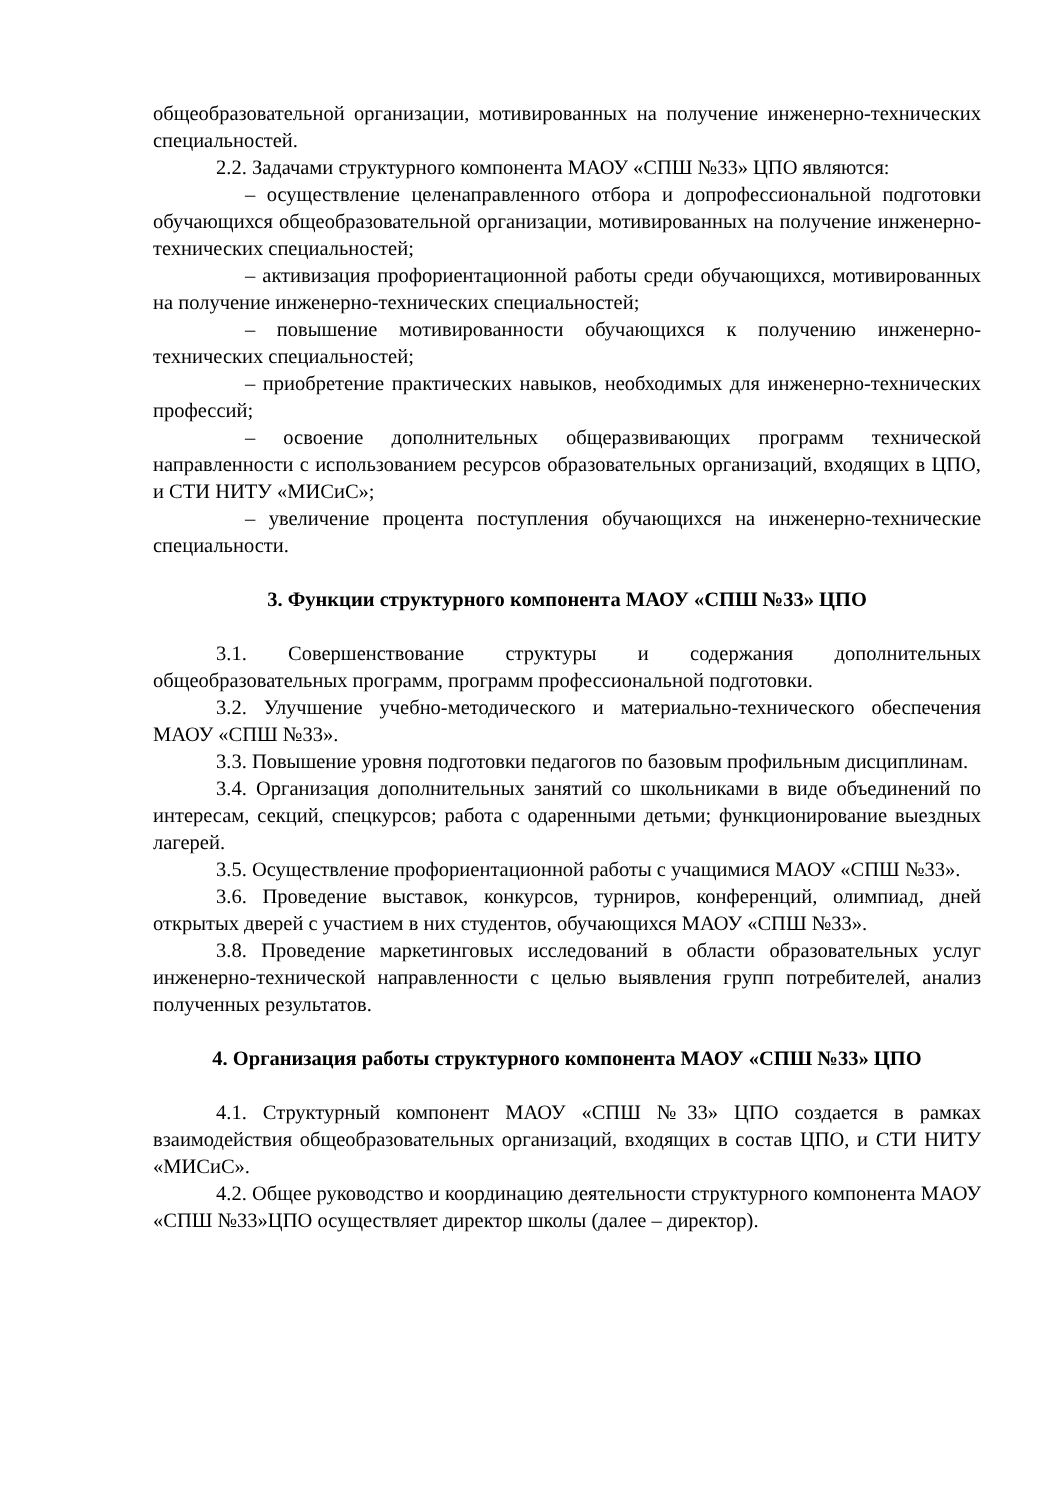общеобразовательной организации, мотивированных на получение инженерно-технических специальностей.
2.2. Задачами структурного компонента МАОУ «СПШ №33» ЦПО являются:
– осуществление целенаправленного отбора и допрофессиональной подготовки обучающихся общеобразовательной организации, мотивированных на получение инженерно-технических специальностей;
– активизация профориентационной работы среди обучающихся, мотивированных на получение инженерно-технических специальностей;
– повышение мотивированности обучающихся к получению инженерно-технических специальностей;
– приобретение практических навыков, необходимых для инженерно-технических профессий;
– освоение дополнительных общеразвивающих программ технической направленности с использованием ресурсов образовательных организаций, входящих в ЦПО, и СТИ НИТУ «МИСиС»;
– увеличение процента поступления обучающихся на инженерно-технические специальности.
3. Функции структурного компонента МАОУ «СПШ №33» ЦПО
3.1. Совершенствование структуры и содержания дополнительных общеобразовательных программ, программ профессиональной подготовки.
3.2. Улучшение учебно-методического и материально-технического обеспечения МАОУ «СПШ №33».
3.3. Повышение уровня подготовки педагогов по базовым профильным дисциплинам.
3.4. Организация дополнительных занятий со школьниками в виде объединений по интересам, секций, спецкурсов; работа с одаренными детьми; функционирование выездных лагерей.
3.5. Осуществление профориентационной работы с учащимися МАОУ «СПШ №33».
3.6. Проведение выставок, конкурсов, турниров, конференций, олимпиад, дней открытых дверей с участием в них студентов, обучающихся МАОУ «СПШ №33».
3.8. Проведение маркетинговых исследований в области образовательных услуг инженерно-технической направленности с целью выявления групп потребителей, анализ полученных результатов.
4. Организация работы структурного компонента МАОУ «СПШ №33» ЦПО
4.1. Структурный компонент МАОУ «СПШ №33» ЦПО создается в рамках взаимодействия общеобразовательных организаций, входящих в состав ЦПО, и СТИ НИТУ «МИСиС».
4.2. Общее руководство и координацию деятельности структурного компонента МАОУ «СПШ №33»ЦПО осуществляет директор школы (далее – директор).